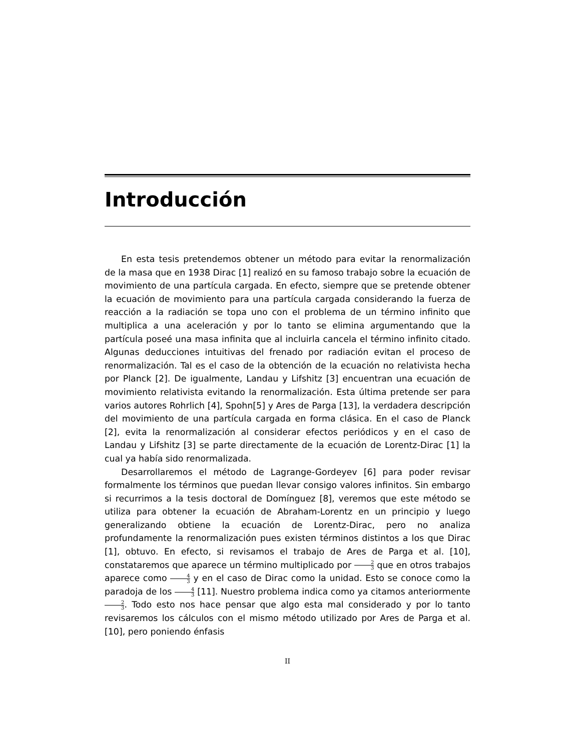Introducción
En esta tesis pretendemos obtener un método para evitar la renormalización de la masa que en 1938 Dirac [1] realizó en su famoso trabajo sobre la ecuación de movimiento de una partícula cargada. En efecto, siempre que se pretende obtener la ecuación de movimiento para una partícula cargada considerando la fuerza de reacción a la radiación se topa uno con el problema de un término infinito que multiplica a una aceleración y por lo tanto se elimina argumentando que la partícula poseé una masa infinita que al incluirla cancela el término infinito citado. Algunas deducciones intuitivas del frenado por radiación evitan el proceso de renormalización. Tal es el caso de la obtención de la ecuación no relativista hecha por Planck [2]. De igualmente, Landau y Lifshitz [3] encuentran una ecuación de movimiento relativista evitando la renormalización. Esta última pretende ser para varios autores Rohrlich [4], Spohn[5] y Ares de Parga [13], la verdadera descripción del movimiento de una partícula cargada en forma clásica. En el caso de Planck [2], evita la renormalización al considerar efectos periódicos y en el caso de Landau y Lifshitz [3] se parte directamente de la ecuación de Lorentz-Dirac [1] la cual ya había sido renormalizada.
Desarrollaremos el método de Lagrange-Gordeyev [6] para poder revisar formalmente los términos que puedan llevar consigo valores infinitos. Sin embargo si recurrimos a la tesis doctoral de Domínguez [8], veremos que este método se utiliza para obtener la ecuación de Abraham-Lorentz en un principio y luego generalizando obtiene la ecuación de Lorentz-Dirac, pero no analiza profundamente la renormalización pues existen términos distintos a los que Dirac [1], obtuvo. En efecto, si revisamos el trabajo de Ares de Parga et al. [10], constataremos que aparece un término multiplicado por 2 3 que en otros trabajos aparece como 4 3 y en el caso de Dirac como la unidad. Esto se conoce como la paradoja de los 4 3 [11]. Nuestro problema indica como ya citamos anteriormente 2 3. Todo esto nos hace pensar que algo esta mal considerado y por lo tanto revisaremos los cálculos con el mismo método utilizado por Ares de Parga et al. [10], pero poniendo énfasis
II